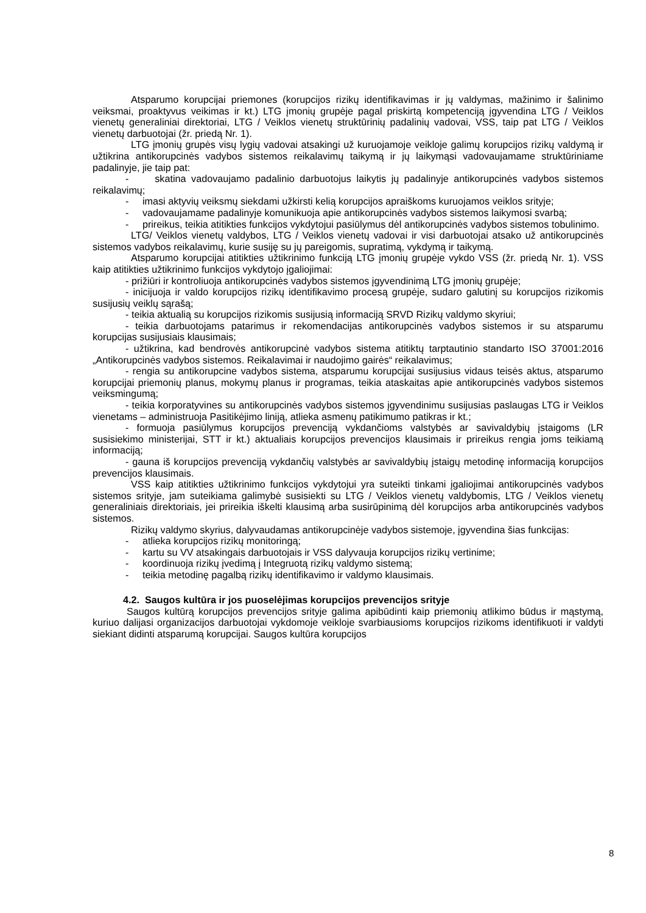Atsparumo korupcijai priemones (korupcijos rizikų identifikavimas ir jų valdymas, mažinimo ir šalinimo veiksmai, proaktyvus veikimas ir kt.) LTG įmonių grupėje pagal priskirtą kompetenciją įgyvendina LTG / Veiklos vienetų generaliniai direktoriai, LTG / Veiklos vienetų struktūrinių padalinių vadovai, VSS, taip pat LTG / Veiklos vienetų darbuotojai (žr. priedą Nr. 1).
LTG įmonių grupės visų lygių vadovai atsakingi už kuruojamoje veikloje galimų korupcijos rizikų valdymą ir užtikrina antikorupcinės vadybos sistemos reikalavimų taikymą ir jų laikymąsi vadovaujamame struktūriniame padalinyje, jie taip pat:
- skatina vadovaujamo padalinio darbuotojus laikytis jų padalinyje antikorupcinės vadybos sistemos reikalavimų;
- imasi aktyvių veiksmų siekdami užkirsti kelią korupcijos apraiškoms kuruojamos veiklos srityje;
- vadovaujamame padalinyje komunikuoja apie antikorupcinės vadybos sistemos laikymosi svarbą;
- prireikus, teikia atitikties funkcijos vykdytojui pasiūlymus dėl antikorupcinės vadybos sistemos tobulinimo.
LTG/ Veiklos vienetų valdybos, LTG / Veiklos vienetų vadovai ir visi darbuotojai atsako už antikorupcinės sistemos vadybos reikalavimų, kurie susiję su jų pareigomis, supratimą, vykdymą ir taikymą.
Atsparumo korupcijai atitikties užtikrinimo funkciją LTG įmonių grupėje vykdo VSS (žr. priedą Nr. 1). VSS kaip atitikties užtikrinimo funkcijos vykdytojo įgaliojimai:
- prižiūri ir kontroliuoja antikorupcinės vadybos sistemos įgyvendinimą LTG įmonių grupėje;
- inicijuoja ir valdo korupcijos rizikų identifikavimo procesą grupėje, sudaro galutinį su korupcijos rizikomis susijusių veiklų sąrašą;
- teikia aktualią su korupcijos rizikomis susijusią informaciją SRVD Rizikų valdymo skyriui;
- teikia darbuotojams patarimus ir rekomendacijas antikorupcinės vadybos sistemos ir su atsparumu korupcijas susijusiais klausimais;
- užtikrina, kad bendrovės antikorupcinė vadybos sistema atitiktų tarptautinio standarto ISO 37001:2016 „Antikorupcinės vadybos sistemos. Reikalavimai ir naudojimo gairės“ reikalavimus;
- rengia su antikorupcine vadybos sistema, atsparumu korupcijai susijusius vidaus teisės aktus, atsparumo korupcijai priemonių planus, mokymų planus ir programas, teikia ataskaitas apie antikorupcinės vadybos sistemos veiksmingumą;
- teikia korporatyvines su antikorupcinės vadybos sistemos įgyvendinimu susijusias paslaugas LTG ir Veiklos vienetams – administruoja Pasitikėjimo liniją, atlieka asmenų patikimumo patikras ir kt.;
- formuoja pasiūlymus korupcijos prevenciją vykdančioms valstybės ar savivaldybių įstaigoms (LR susisiekimo ministerijai, STT ir kt.) aktualiais korupcijos prevencijos klausimais ir prireikus rengia joms teikiamą informaciją;
- gauna iš korupcijos prevenciją vykdančių valstybės ar savivaldybių įstaigų metodinę informaciją korupcijos prevencijos klausimais.
VSS kaip atitikties užtikrinimo funkcijos vykdytojui yra suteikti tinkami įgaliojimai antikorupcinės vadybos sistemos srityje, jam suteikiama galimybė susisiekti su LTG / Veiklos vienetų valdybomis, LTG / Veiklos vienetų generaliniais direktoriais, jei prireikia iškelti klausimą arba susirūpinimą dėl korupcijos arba antikorupcinės vadybos sistemos.
Rizikų valdymo skyrius, dalyvaudamas antikorupcinėje vadybos sistemoje, įgyvendina šias funkcijas:
- atlieka korupcijos rizikų monitoringą;
- kartu su VV atsakingais darbuotojais ir VSS dalyvauja korupcijos rizikų vertinime;
- koordinuoja rizikų įvedimą į Integruotą rizikų valdymo sistemą;
- teikia metodinę pagalbą rizikų identifikavimo ir valdymo klausimais.
4.2. Saugos kultūra ir jos puoselėjimas korupcijos prevencijos srityje
Saugos kultūrą korupcijos prevencijos srityje galima apibūdinti kaip priemonių atlikimo būdus ir mąstymą, kuriuo dalijasi organizacijos darbuotojai vykdomoje veikloje svarbiausioms korupcijos rizikoms identifikuoti ir valdyti siekiant didinti atsparumą korupcijai. Saugos kultūra korupcijos
8